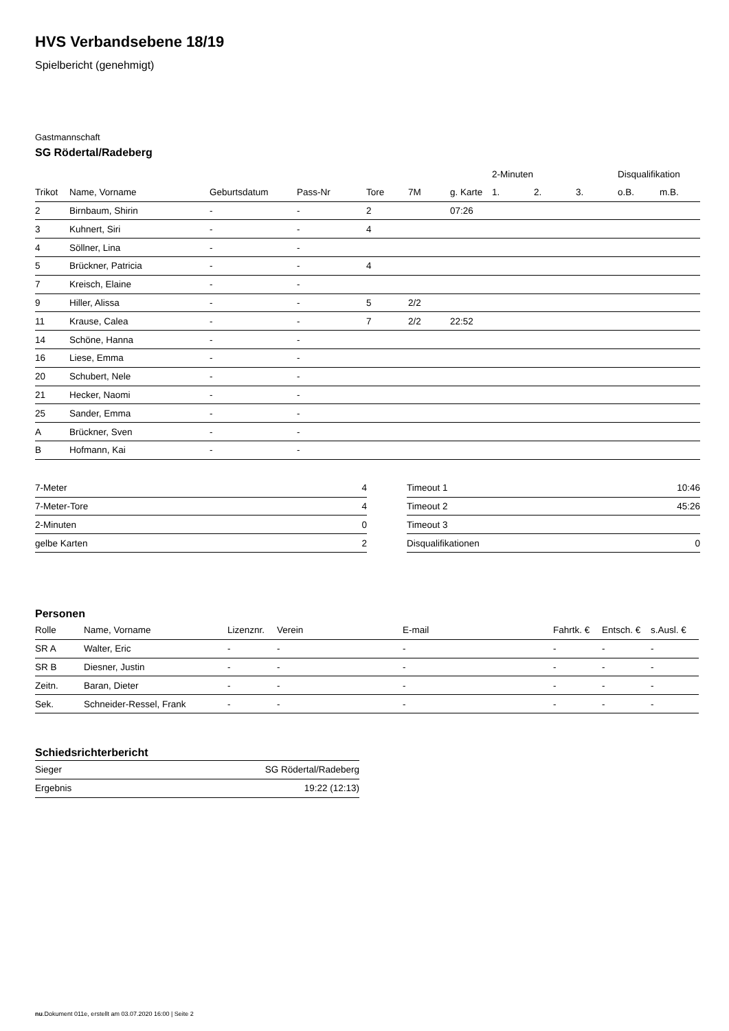HVS Verbandsebene 18/19
Spielbericht (genehmigt)
Gastmannschaft
SG Rödertal/Radeberg
| | | | | | | | 2-Minuten | | | Disqualifikation | |
| --- | --- | --- | --- | --- | --- | --- | --- | --- | --- | --- | --- |
| Trikot | Name, Vorname | Geburtsdatum | Pass-Nr | Tore | 7M | g. Karte | 1. | 2. | 3. | o.B. | m.B. |
| 2 | Birnbaum, Shirin | - | - | 2 | | 07:26 | | | | | |
| 3 | Kuhnert, Siri | - | - | 4 | | | | | | | |
| 4 | Söllner, Lina | - | - | | | | | | | | |
| 5 | Brückner, Patricia | - | - | 4 | | | | | | | |
| 7 | Kreisch, Elaine | - | - | | | | | | | | |
| 9 | Hiller, Alissa | - | - | 5 | 2/2 | | | | | | |
| 11 | Krause, Calea | - | - | 7 | 2/2 | 22:52 | | | | | |
| 14 | Schöne, Hanna | - | - | | | | | | | | |
| 16 | Liese, Emma | - | - | | | | | | | | |
| 20 | Schubert, Nele | - | - | | | | | | | | |
| 21 | Hecker, Naomi | - | - | | | | | | | | |
| 25 | Sander, Emma | - | - | | | | | | | | |
| A | Brückner, Sven | - | - | | | | | | | | |
| B | Hofmann, Kai | - | - | | | | | | | | |
| 7-Meter | 4 |
| 7-Meter-Tore | 4 |
| 2-Minuten | 0 |
| gelbe Karten | 2 |
| Timeout 1 | 10:46 |
| Timeout 2 | 45:26 |
| Timeout 3 | |
| Disqualifikationen | 0 |
Personen
| Rolle | Name, Vorname | Lizenznr. | Verein | E-mail | Fahrtk. € | Entsch. € | s.Ausl. € |
| --- | --- | --- | --- | --- | --- | --- | --- |
| SR A | Walter, Eric | - | - | - | - | - | - |
| SR B | Diesner, Justin | - | - | - | - | - | - |
| Zeitn. | Baran, Dieter | - | - | - | - | - | - |
| Sek. | Schneider-Ressel, Frank | - | - | - | - | - | - |
Schiedsrichterbericht
| Sieger | SG Rödertal/Radeberg |
| Ergebnis | 19:22 (12:13) |
nu.Dokument 011e, erstellt am 03.07.2020 16:00 | Seite 2